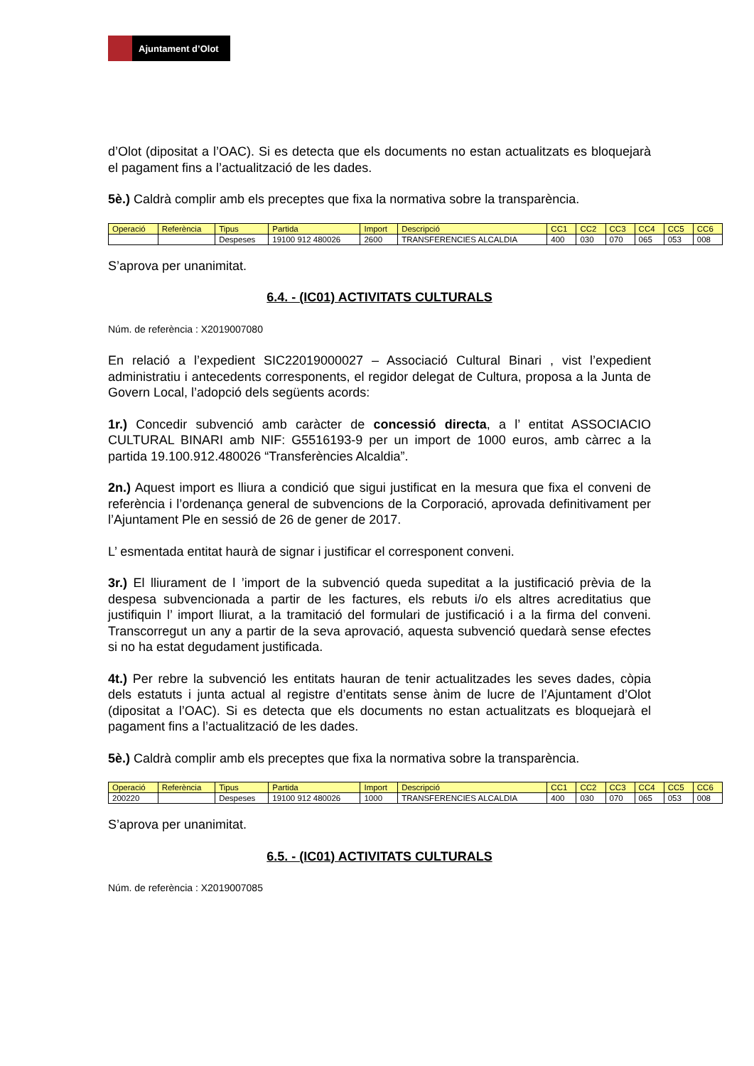Ajuntament d’Olot
d’Olot (dipositat a l’OAC). Si es detecta que els documents no estan actualitzats es bloquejarà el pagament fins a l’actualització de les dades.
5è.) Caldrà complir amb els preceptes que fixa la normativa sobre la transparència.
| Operació | Referència | Tipus | Partida | Import | Descripció | CC1 | CC2 | CC3 | CC4 | CC5 | CC6 |
| | | Despeses | 19100 912 480026 | 2600 | TRANSFERENCIES ALCALDIA | 400 | 030 | 070 | 065 | 053 | 008 |
S’aprova per unanimitat.
6.4. - (IC01) ACTIVITATS CULTURALS
Núm. de referència : X2019007080
En relació a l’expedient SIC22019000027 – Associació Cultural Binari , vist l’expedient administratiu i antecedents corresponents, el regidor delegat de Cultura, proposa a la Junta de Govern Local, l’adopció dels següents acords:
1r.) Concedir subvenció amb caràcter de concessió directa, a l’ entitat ASSOCIACIO CULTURAL BINARI amb NIF: G5516193-9 per un import de 1000 euros, amb càrrec a la partida 19.100.912.480026 “Transferències Alcaldia”.
2n.) Aquest import es lliura a condició que sigui justificat en la mesura que fixa el conveni de referència i l’ordenança general de subvencions de la Corporació, aprovada definitivament per l’Ajuntament Ple en sessió de 26 de gener de 2017.
L’ esmentada entitat haurà de signar i justificar el corresponent conveni.
3r.) El lliurament de l ’import de la subvenció queda supeditat a la justificació prèvia de la despesa subvencionada a partir de les factures, els rebuts i/o els altres acreditatius que justifiquin l’ import lliurat, a la tramitació del formulari de justificació i a la firma del conveni. Transcorregut un any a partir de la seva aprovació, aquesta subvenció quedarà sense efectes si no ha estat degudament justificada.
4t.) Per rebre la subvenció les entitats hauran de tenir actualitzades les seves dades, còpia dels estatuts i junta actual al registre d’entitats sense ànim de lucre de l’Ajuntament d’Olot (dipositat a l’OAC). Si es detecta que els documents no estan actualitzats es bloquejarà el pagament fins a l’actualització de les dades.
5è.) Caldrà complir amb els preceptes que fixa la normativa sobre la transparència.
| Operació | Referència | Tipus | Partida | Import | Descripció | CC1 | CC2 | CC3 | CC4 | CC5 | CC6 |
| 200220 | | Despeses | 19100 912 480026 | 1000 | TRANSFERENCIES ALCALDIA | 400 | 030 | 070 | 065 | 053 | 008 |
S’aprova per unanimitat.
6.5. - (IC01) ACTIVITATS CULTURALS
Núm. de referència : X2019007085